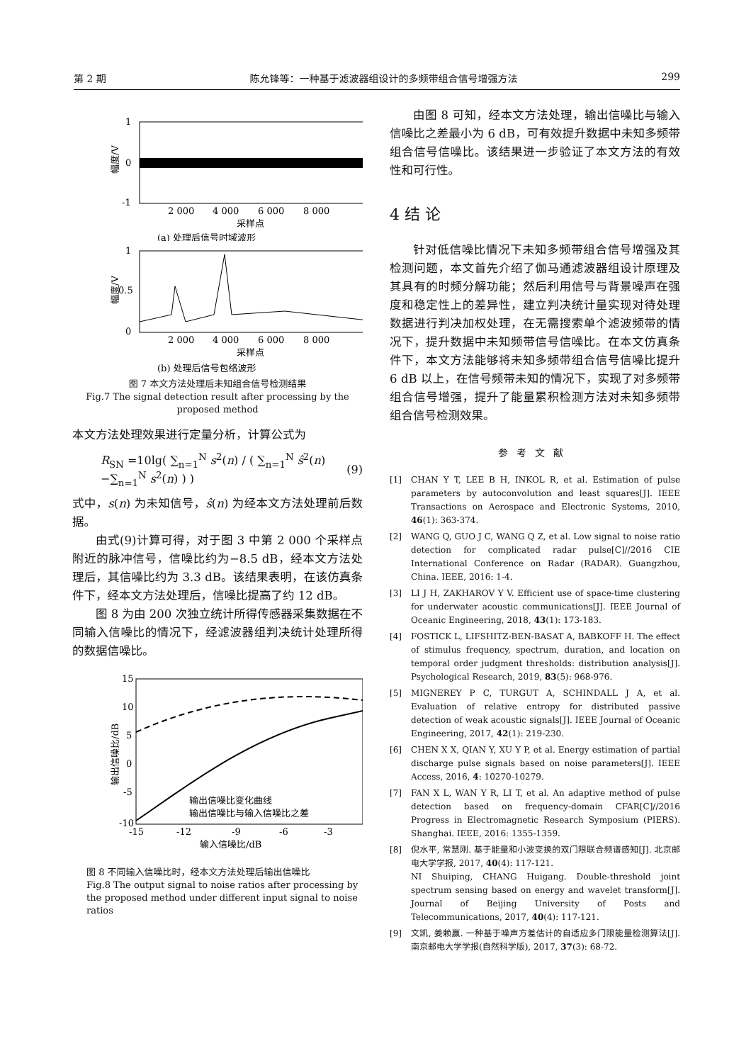第 2 期 陈允锋等：一种基于滤波器组设计的多频带组合信号增强方法 299
1
0
-1
2 000
4 000
6 000
8 000
采样点
幅度/V
(a) 处理后信号时域波形
1
0.5
0
2 000
4 000
6 000
8 000
采样点
幅度/V
(b) 处理后信号包络波形
图 7 本文方法处理后未知组合信号检测结果
Fig.7 The signal detection result after processing by the proposed method
本文方法处理效果进行定量分析，计算公式为
R<sub>SN</sub> =10lg( ∑<sub>n=1</sub><sup>N</sup> s<sup>2</sup>(n) / ( ∑<sub>n=1</sub><sup>N</sup> ŝ<sup>2</sup>(n)−∑<sub>n=1</sub><sup>N</sup> s<sup>2</sup>(n) ) ) (9)
式中，s(n) 为未知信号，ŝ(n) 为经本文方法处理前后数据。
由式(9)计算可得，对于图 3 中第 2 000 个采样点附近的脉冲信号，信噪比约为−8.5 dB，经本文方法处理后，其信噪比约为 3.3 dB。该结果表明，在该仿真条件下，经本文方法处理后，信噪比提高了约 12 dB。
图 8 为由 200 次独立统计所得传感器采集数据在不同输入信噪比的情况下，经滤波器组判决统计处理所得的数据信噪比。
15
10
5
0
-5
-10
-15
-12
-9
-6
-3
输入信噪比/dB
输出信噪比/dB
输出信噪比变化曲线
输出信噪比与输入信噪比之差
图 8 不同输入信噪比时，经本文方法处理后输出信噪比
Fig.8 The output signal to noise ratios after processing by the proposed method under different input signal to noise ratios
由图 8 可知，经本文方法处理，输出信噪比与输入信噪比之差最小为 6 dB，可有效提升数据中未知多频带组合信号信噪比。该结果进一步验证了本文方法的有效性和可行性。
4 结 论
针对低信噪比情况下未知多频带组合信号增强及其检测问题，本文首先介绍了伽马通滤波器组设计原理及其具有的时频分解功能；然后利用信号与背景噪声在强度和稳定性上的差异性，建立判决统计量实现对待处理数据进行判决加权处理，在无需搜索单个滤波频带的情况下，提升数据中未知频带信号信噪比。在本文仿真条件下，本文方法能够将未知多频带组合信号信噪比提升 6 dB 以上，在信号频带未知的情况下，实现了对多频带组合信号增强，提升了能量累积检测方法对未知多频带组合信号检测效果。
参考文献
[1] CHAN Y T, LEE B H, INKOL R, et al. Estimation of pulse parameters by autoconvolution and least squares[J]. IEEE Transactions on Aerospace and Electronic Systems, 2010, 46(1): 363-374.
[2] WANG Q, GUO J C, WANG Q Z, et al. Low signal to noise ratio detection for complicated radar pulse[C]//2016 CIE International Conference on Radar (RADAR). Guangzhou, China. IEEE, 2016: 1-4.
[3] LI J H, ZAKHAROV Y V. Efficient use of space-time clustering for underwater acoustic communications[J]. IEEE Journal of Oceanic Engineering, 2018, 43(1): 173-183.
[4] FOSTICK L, LIFSHITZ-BEN-BASAT A, BABKOFF H. The effect of stimulus frequency, spectrum, duration, and location on temporal order judgment thresholds: distribution analysis[J]. Psychological Research, 2019, 83(5): 968-976.
[5] MIGNEREY P C, TURGUT A, SCHINDALL J A, et al. Evaluation of relative entropy for distributed passive detection of weak acoustic signals[J]. IEEE Journal of Oceanic Engineering, 2017, 42(1): 219-230.
[6] CHEN X X, QIAN Y, XU Y P, et al. Energy estimation of partial discharge pulse signals based on noise parameters[J]. IEEE Access, 2016, 4: 10270-10279.
[7] FAN X L, WAN Y R, LI T, et al. An adaptive method of pulse detection based on frequency-domain CFAR[C]//2016 Progress in Electromagnetic Research Symposium (PIERS). Shanghai. IEEE, 2016: 1355-1359.
[8] 倪水平, 常慧刚. 基于能量和小波变换的双门限联合频谱感知[J]. 北京邮电大学学报, 2017, 40(4): 117-121.
NI Shuiping, CHANG Huigang. Double-threshold joint spectrum sensing based on energy and wavelet transform[J]. Journal of Beijing University of Posts and Telecommunications, 2017, 40(4): 117-121.
[9] 文凯, 姜赖赢. 一种基于噪声方差估计的自适应多门限能量检测算法[J]. 南京邮电大学学报(自然科学版), 2017, 37(3): 68-72.